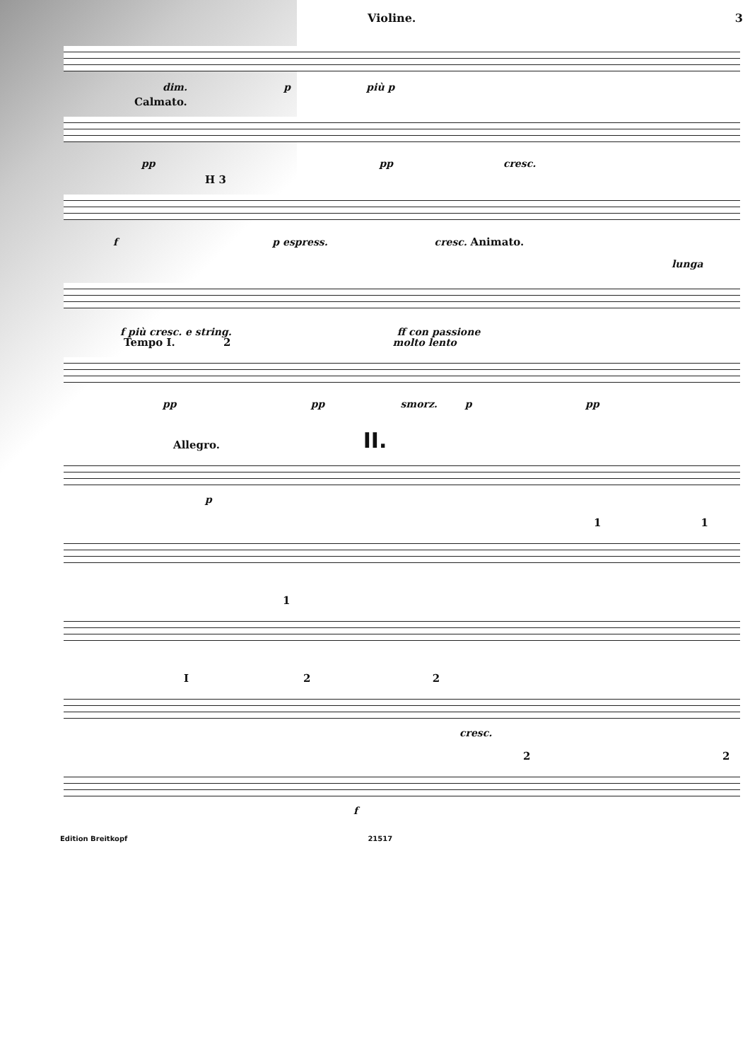Violine. 3
dim. p più p
Calmato.
pp pp cresc.
H 3
f p espress. cresc. Animato.
lunga
f più cresc. e string. ff con passione
Tempo I. 2 molto lento
pp pp smorz. p pp
II.
Allegro.
p
1 1
1
I 2 2
cresc.
2 2
f
Edition Breitkopf 21517